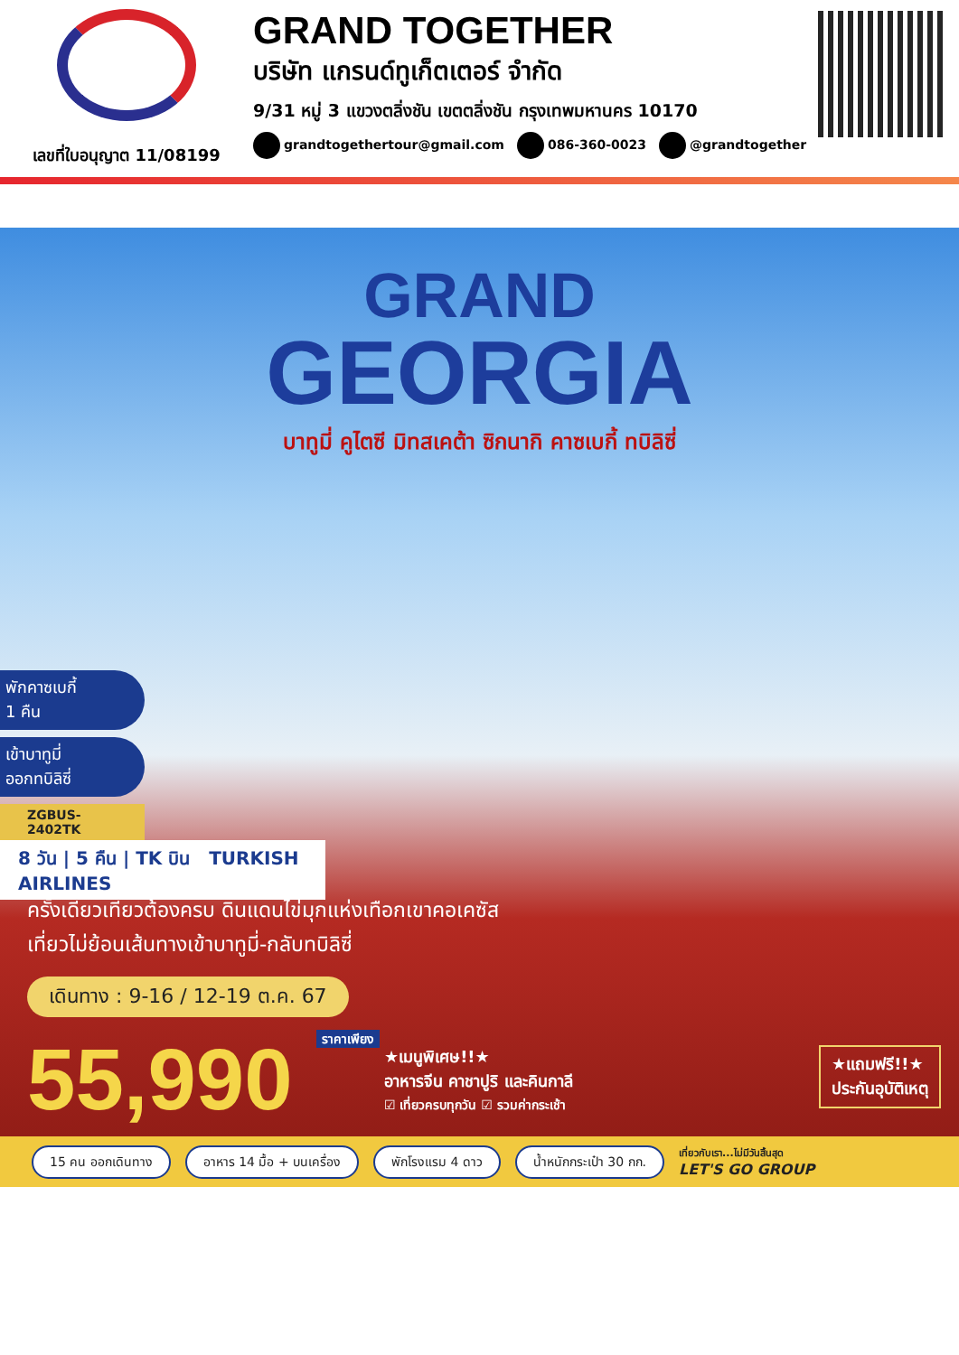เลขที่ใบอนุญาต 11/08199
GRAND TOGETHER
บริษัท แกรนด์ทูเก็ตเตอร์ จำกัด
9/31 หมู่ 3 แขวงตลิ่งชัน เขตตลิ่งชัน กรุงเทพมหานคร 10170
grandtogethertour@gmail.com 086-360-0023 @grandtogether
GRAND
GEORGIA
บาทูมี่ คูไตซี มิทสเคต้า ซิกนากิ คาซเบกี้ ทบิลิซี่
พักคาซเบกี้
1 คืน
เข้าบาทูมี่
ออกทบิลิซี่
ZGBUS-2402TK
8 วัน | 5 คืน | TK บิน TURKISH AIRLINES
ครั้งเดียวเที่ยวต้องครบ ดินแดนไข่มุกแห่งเทือกเขาคอเคซัส
เที่ยวไม่ย้อนเส้นทางเข้าบาทูมี่-กลับทบิลิซี่
เดินทาง : 9-16 / 12-19 ต.ค. 67
55,990 ราคาเพียง
★เมนูพิเศษ!!★
อาหารจีน คาชาปูริ และคินกาลี
☑ เที่ยวครบทุกวัน ☑ รวมค่ากระเช้า
★แถมฟรี!!★
ประกันอุบัติเหตุ
15 คน ออกเดินทาง อาหาร 14 มื้อ + บนเครื่อง พักโรงแรม 4 ดาว น้ำหนักกระเป๋า 30 กก. เที่ยวกับเรา...ไม่มีวันสิ้นสุด
LET'S GO GROUP